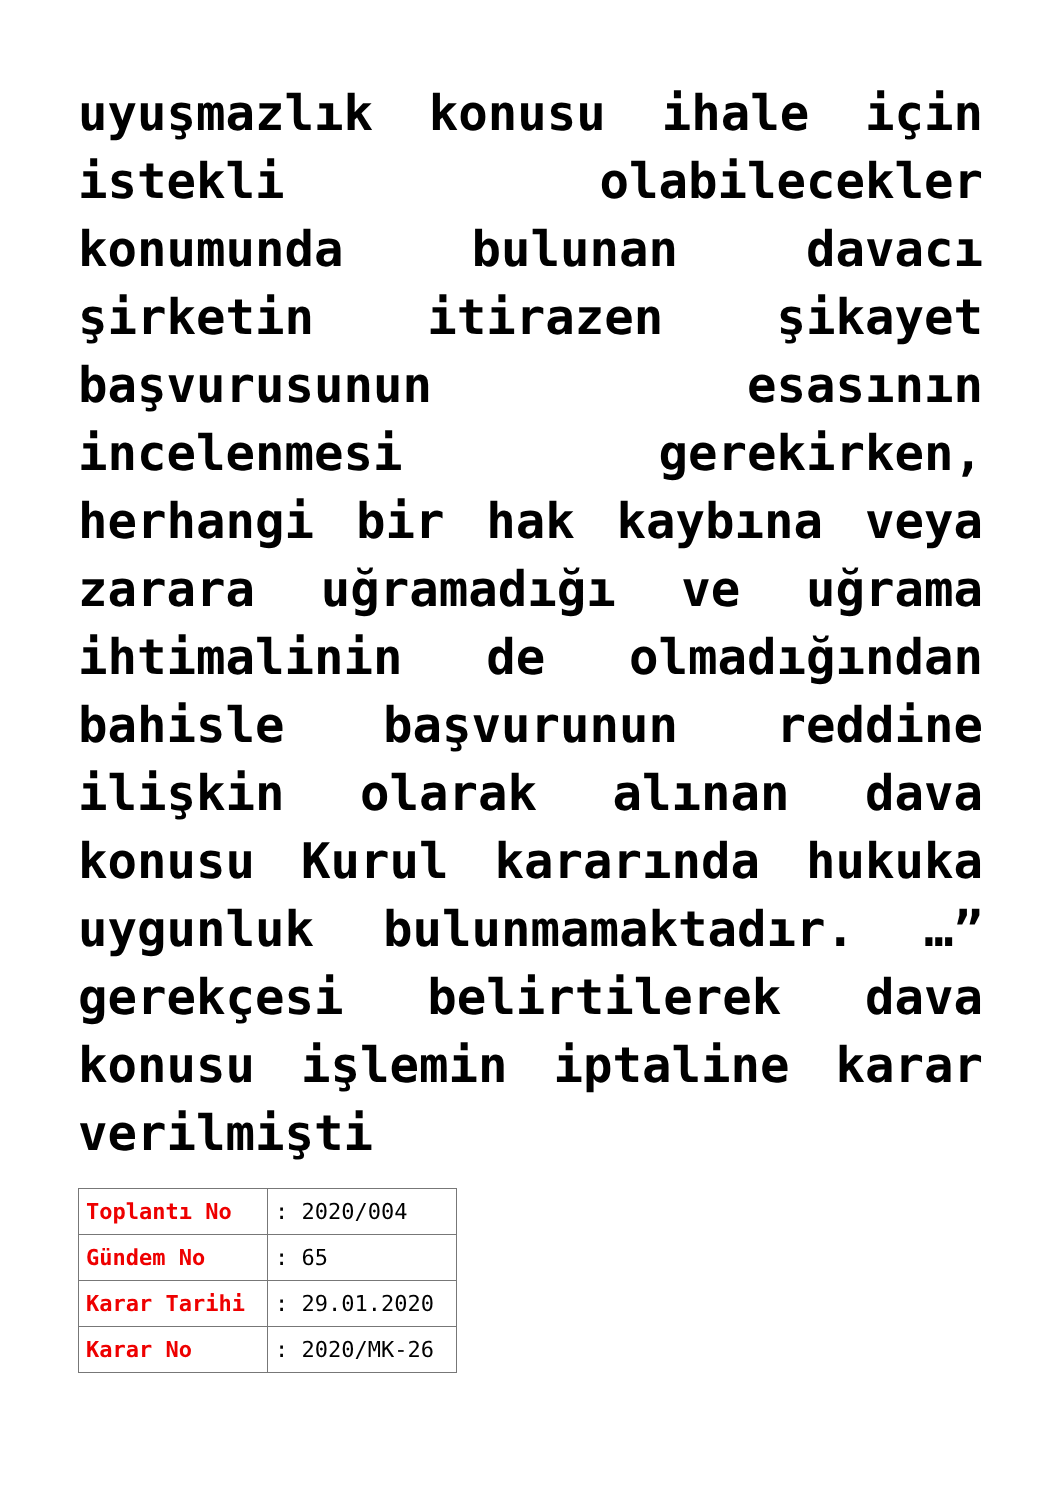uyuşmazlık konusu ihale için istekli olabilecekler konumunda bulunan davacı şirketin itirazen şikayet başvurusunun esasının incelenmesi gerekirken, herhangi bir hak kaybına veya zarara uğramadığı ve uğrama ihtimalinin de olmadığından bahisle başvurunun reddine ilişkin olarak alınan dava konusu Kurul kararında hukuka uygunluk bulunmamaktadır. …” gerekçesi belirtilerek dava konusu işlemin iptaline karar verilmişti
| Toplantı No | : 2020/004 |
| Gündem No | : 65 |
| Karar Tarihi | : 29.01.2020 |
| Karar No | : 2020/MK-26 |